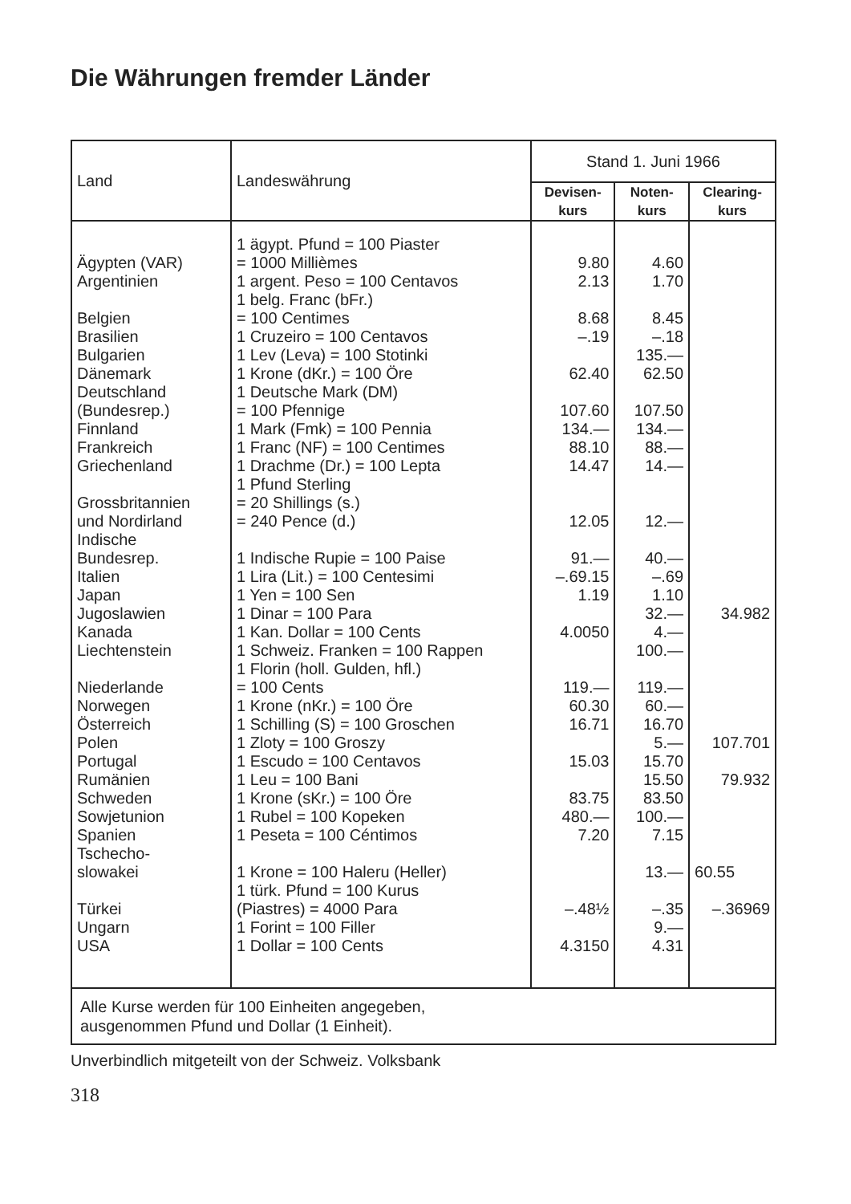Die Währungen fremder Länder
| Land | Landeswährung | Stand 1. Juni 1966 | | |
| --- | --- | --- | --- | --- |
| | | Devisen- kurs | Noten- kurs | Clearing- kurs |
| Ägypten (VAR) | 1 ägypt. Pfund = 100 Piaster = 1000 Millièmes | 9.80 | 4.60 | |
| Argentinien | 1 argent. Peso = 100 Centavos | 2.13 | 1.70 | |
| Belgien | 1 belg. Franc (bFr.) = 100 Centimes | 8.68 | 8.45 | |
| Brasilien | 1 Cruzeiro = 100 Centavos | –.19 | –.18 | |
| Bulgarien | 1 Lev (Leva) = 100 Stotinki | | 135.— | |
| Dänemark | 1 Krone (dKr.) = 100 Öre | 62.40 | 62.50 | |
| Deutschland (Bundesrep.) | 1 Deutsche Mark (DM) = 100 Pfennige | 107.60 | 107.50 | |
| Finnland | 1 Mark (Fmk) = 100 Pennia | 134.— | 134.— | |
| Frankreich | 1 Franc (NF) = 100 Centimes | 88.10 | 88.— | |
| Griechenland | 1 Drachme (Dr.) = 100 Lepta | 14.47 | 14.— | |
| Grossbritannien und Nordirland | 1 Pfund Sterling = 20 Shillings (s.) = 240 Pence (d.) | 12.05 | 12.— | |
| Indische Bundesrep. | 1 Indische Rupie = 100 Paise | 91.— | 40.— | |
| Italien | 1 Lira (Lit.) = 100 Centesimi | –.69.15 | –.69 | |
| Japan | 1 Yen = 100 Sen | 1.19 | 1.10 | |
| Jugoslawien | 1 Dinar = 100 Para | | 32.— | 34.982 |
| Kanada | 1 Kan. Dollar = 100 Cents | 4.0050 | 4.— | |
| Liechtenstein | 1 Schweiz. Franken = 100 Rappen | | 100.— | |
| Niederlande | 1 Florin (holl. Gulden, hfl.) = 100 Cents | 119.— | 119.— | |
| Norwegen | 1 Krone (nKr.) = 100 Öre | 60.30 | 60.— | |
| Österreich | 1 Schilling (S) = 100 Groschen | 16.71 | 16.70 | |
| Polen | 1 Zloty = 100 Groszy | | 5.— | 107.701 |
| Portugal | 1 Escudo = 100 Centavos | 15.03 | 15.70 | |
| Rumänien | 1 Leu = 100 Bani | | 15.50 | 79.932 |
| Schweden | 1 Krone (sKr.) = 100 Öre | 83.75 | 83.50 | |
| Sowjetunion | 1 Rubel = 100 Kopeken | 480.— | 100.— | |
| Spanien | 1 Peseta = 100 Céntimos | 7.20 | 7.15 | |
| Tschecho- slowakei | 1 Krone = 100 Haleru (Heller) | | 13.— | 60.55 |
| Türkei | 1 türk. Pfund = 100 Kurus (Piastres) = 4000 Para | –.48½ | –.35 | –.36969 |
| Ungarn | 1 Forint = 100 Filler | | 9.— | |
| USA | 1 Dollar = 100 Cents | 4.3150 | 4.31 | |
| Alle Kurse werden für 100 Einheiten angegeben, ausgenommen Pfund und Dollar (1 Einheit). | | | | |
Unverbindlich mitgeteilt von der Schweiz. Volksbank
318